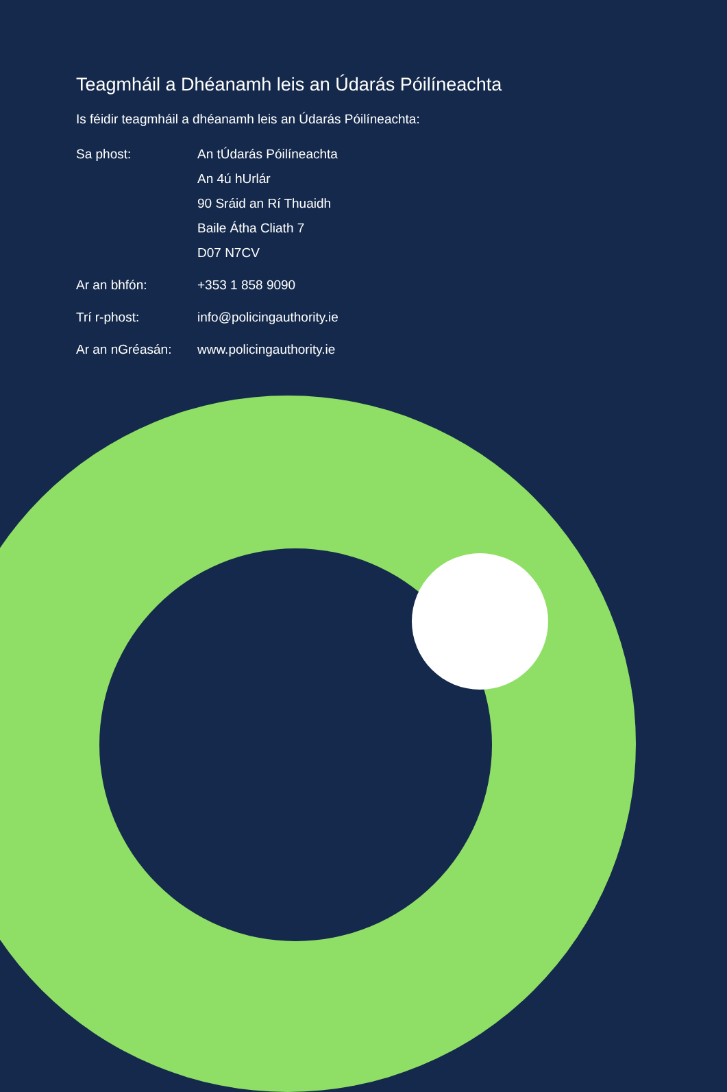Teagmháil a Dhéanamh leis an Údarás Póilíneachta
Is féidir teagmháil a dhéanamh leis an Údarás Póilíneachta:
Sa phost: An tÚdarás Póilíneachta
An 4ú hUrlár
90 Sráid an Rí Thuaidh
Baile Átha Cliath 7
D07 N7CV
Ar an bhfón: +353 1 858 9090
Trí r-phost: info@policingauthority.ie
Ar an nGréasán: www.policingauthority.ie